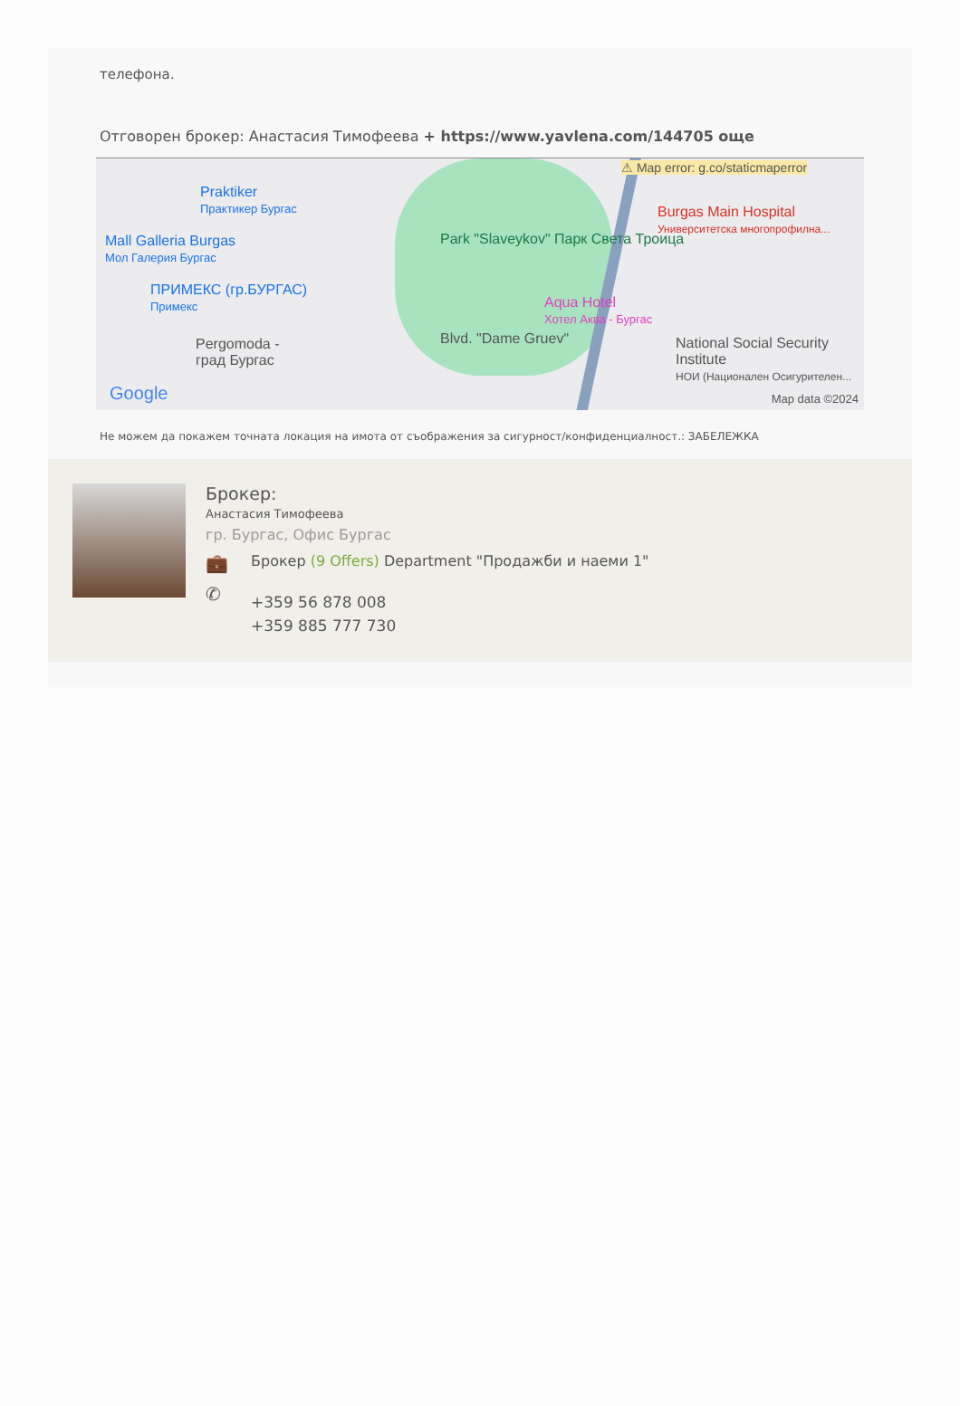телефона.
Отговорен брокер: Анастасия Тимофеева + https://www.yavlena.com/144705 още
⚠ Map error: g.co/staticmaperror
Praktiker
Практикер Бургас
Mall Galleria Burgas
Мол Галерия Бургас
ПРИМЕКС (гр.БУРГАС)
Примекс
Pergomoda -
град Бургас
Park "Slaveykov" Парк Света Троица
Burgas Main Hospital
Университетска многопрофилна...
Aqua Hotel
Хотел Аква - Бургас
Blvd. "Dame Gruev"
National Social Security Institute
НОИ (Национален Осигурителен...
Google Map data ©2024
Не можем да покажем точната локация на имота от съображения за сигурност/конфиденциалност.: ЗАБЕЛЕЖКА
Брокер:
Анастасия Тимофеева
гр. Бургас, Офис Бургас
💼
Брокер (9 Offers) Department "Продажби и наеми 1"
✆
+359 56 878 008
+359 885 777 730